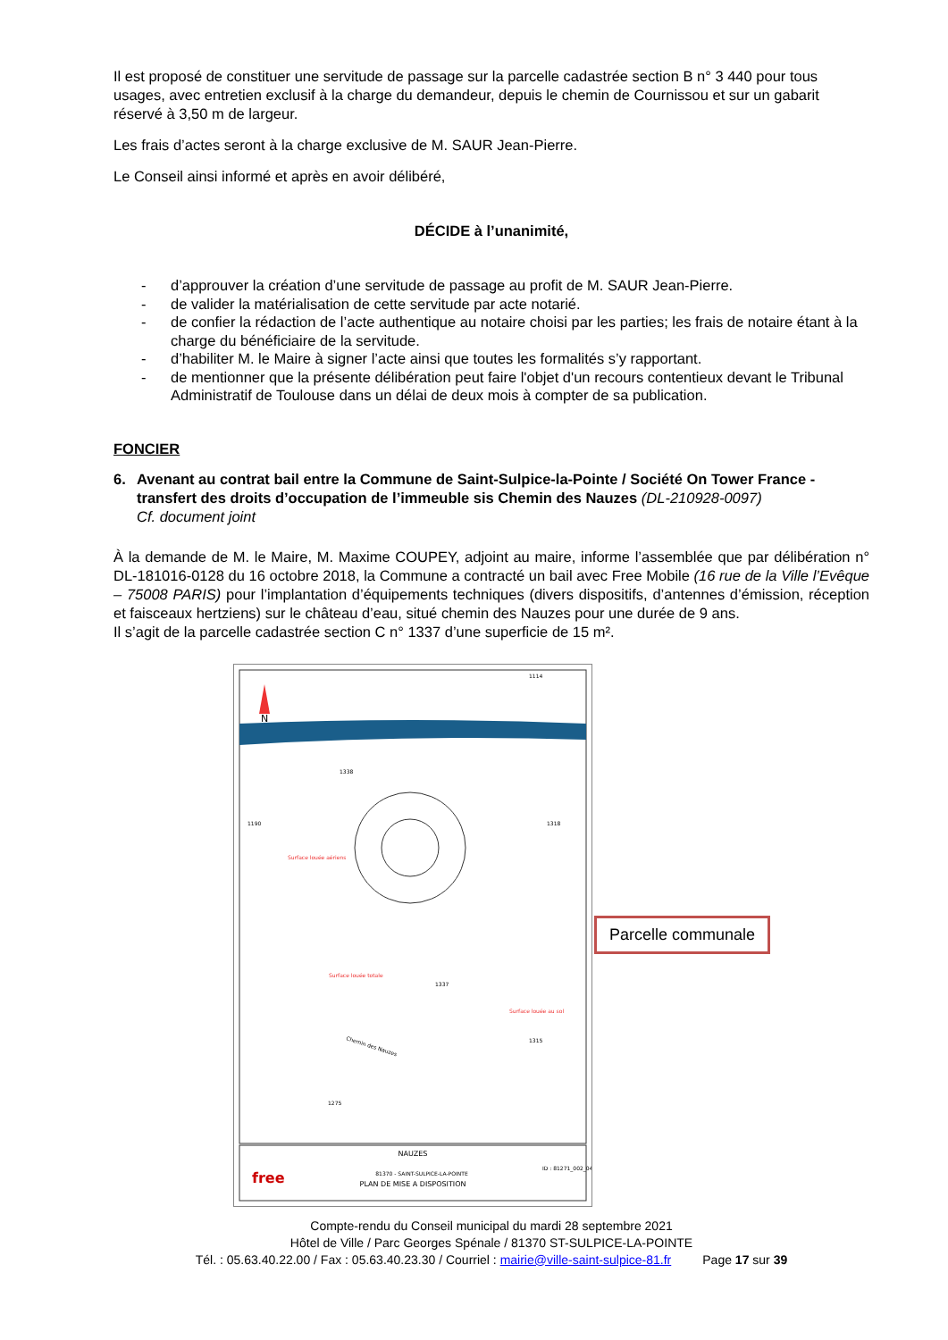Il est proposé de constituer une servitude de passage sur la parcelle cadastrée section B n° 3 440 pour tous usages, avec entretien exclusif à la charge du demandeur, depuis le chemin de Cournissou et sur un gabarit réservé à 3,50 m de largeur.
Les frais d’actes seront à la charge exclusive de M. SAUR Jean-Pierre.
Le Conseil ainsi informé et après en avoir délibéré,
DÉCIDE à l’unanimité,
- d’approuver la création d’une servitude de passage au profit de M. SAUR Jean-Pierre.
- de valider la matérialisation de cette servitude par acte notarié.
- de confier la rédaction de l’acte authentique au notaire choisi par les parties; les frais de notaire étant à la charge du bénéficiaire de la servitude.
- d’habiliter M. le Maire à signer l’acte ainsi que toutes les formalités s’y rapportant.
- de mentionner que la présente délibération peut faire l'objet d'un recours contentieux devant le Tribunal Administratif de Toulouse dans un délai de deux mois à compter de sa publication.
FONCIER
6. Avenant au contrat bail entre la Commune de Saint-Sulpice-la-Pointe / Société On Tower France - transfert des droits d’occupation de l’immeuble sis Chemin des Nauzes (DL-210928-0097)
Cf. document joint
À la demande de M. le Maire, M. Maxime COUPEY, adjoint au maire, informe l’assemblée que par délibération n° DL-181016-0128 du 16 octobre 2018, la Commune a contracté un bail avec Free Mobile (16 rue de la Ville l’Evêque – 75008 PARIS) pour l’implantation d’équipements techniques (divers dispositifs, d’antennes d’émission, réception et faisceaux hertziens) sur le château d’eau, situé chemin des Nauzes pour une durée de 9 ans.
Il s’agit de la parcelle cadastrée section C n° 1337 d’une superficie de 15 m².
N
1114
1338
1190
1318
1337
1315
1275
Surface louée aériens
Surface louée totale
Surface louée au sol
Chemin des Nauzes
NAUZES
free
81370 - SAINT-SULPICE-LA-POINTE
PLAN DE MISE A DISPOSITION
ID : 81271_002_04
Parcelle communale
Compte-rendu du Conseil municipal du mardi 28 septembre 2021
Hôtel de Ville / Parc Georges Spénale / 81370 ST-SULPICE-LA-POINTE
Tél. : 05.63.40.22.00 / Fax : 05.63.40.23.30 / Courriel : mairie@ville-saint-sulpice-81.fr Page 17 sur 39